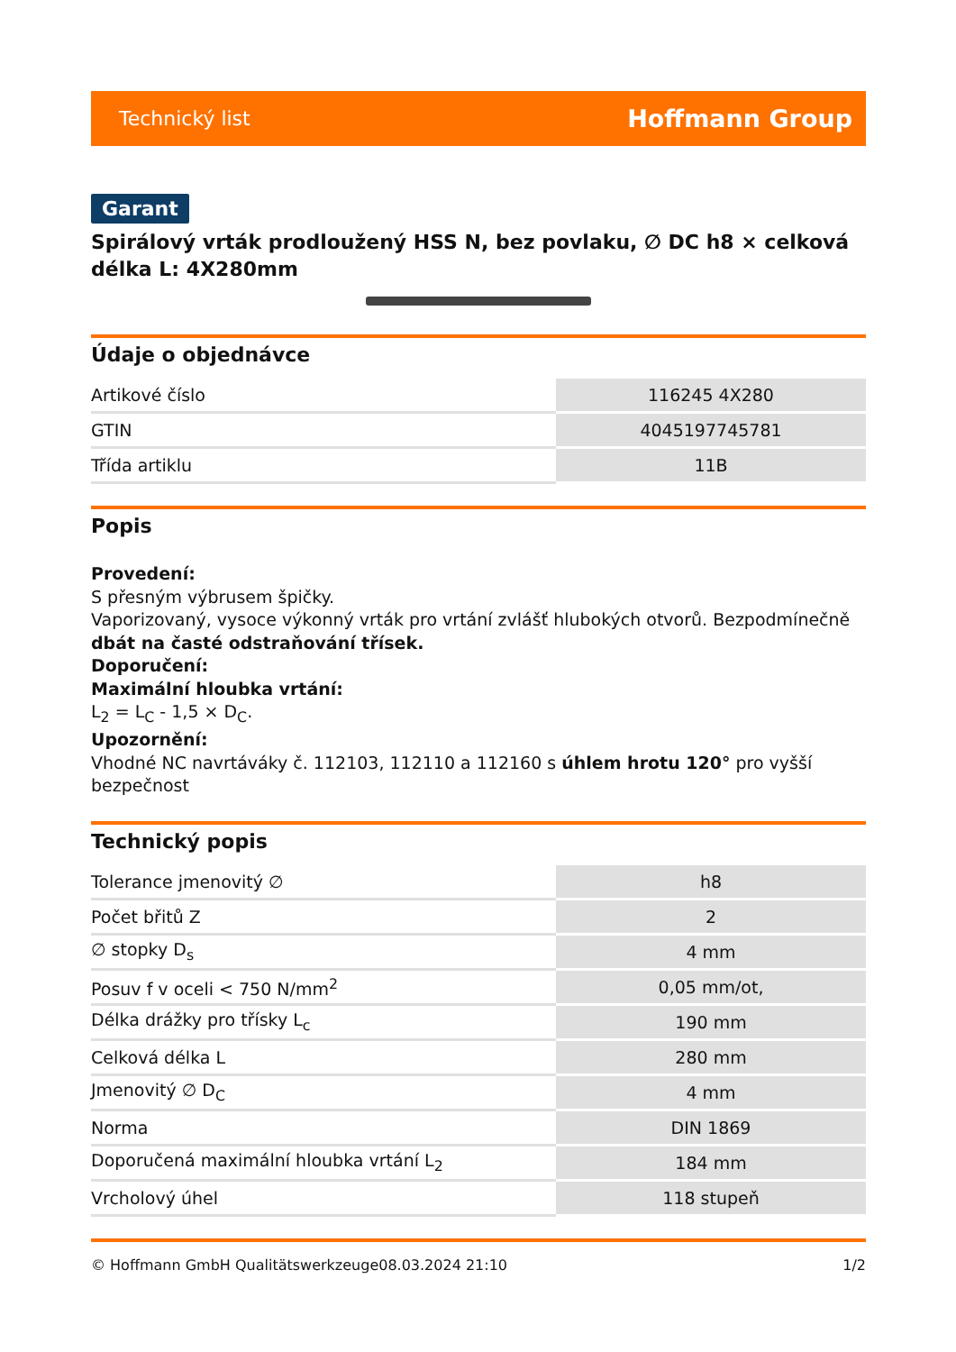Technický list Hoffmann Group
Garant
Spirálový vrták prodloužený HSS N, bez povlaku, ∅ DC h8 × celková délka L: 4X280mm
Údaje o objednávce
| Artikové číslo | 116245 4X280 |
| GTIN | 4045197745781 |
| Třída artiklu | 11B |
Popis
Provedení:
S přesným výbrusem špičky.
Vaporizovaný, vysoce výkonný vrták pro vrtání zvlášť hlubokých otvorů. Bezpodmínečně dbát na časté odstraňování třísek.
Doporučení:
Maximální hloubka vrtání:
L<sub>2</sub> = L<sub>C</sub> - 1,5 × D<sub>C</sub>.
Upozornění:
Vhodné NC navrtáváky č. 112103, 112110 a 112160 s úhlem hrotu 120° pro vyšší bezpečnost
Technický popis
| Tolerance jmenovitý ∅ | h8 |
| Počet břitů Z | 2 |
| ∅ stopky D<sub>s</sub> | 4 mm |
| Posuv f v oceli < 750 N/mm<sup>2</sup> | 0,05 mm/ot, |
| Délka drážky pro třísky L<sub>c</sub> | 190 mm |
| Celková délka L | 280 mm |
| Jmenovitý ∅ D<sub>C</sub> | 4 mm |
| Norma | DIN 1869 |
| Doporučená maximální hloubka vrtání L<sub>2</sub> | 184 mm |
| Vrcholový úhel | 118 stupeň |
© Hoffmann GmbH Qualitätswerkzeuge 08.03.2024 21:10 1/2